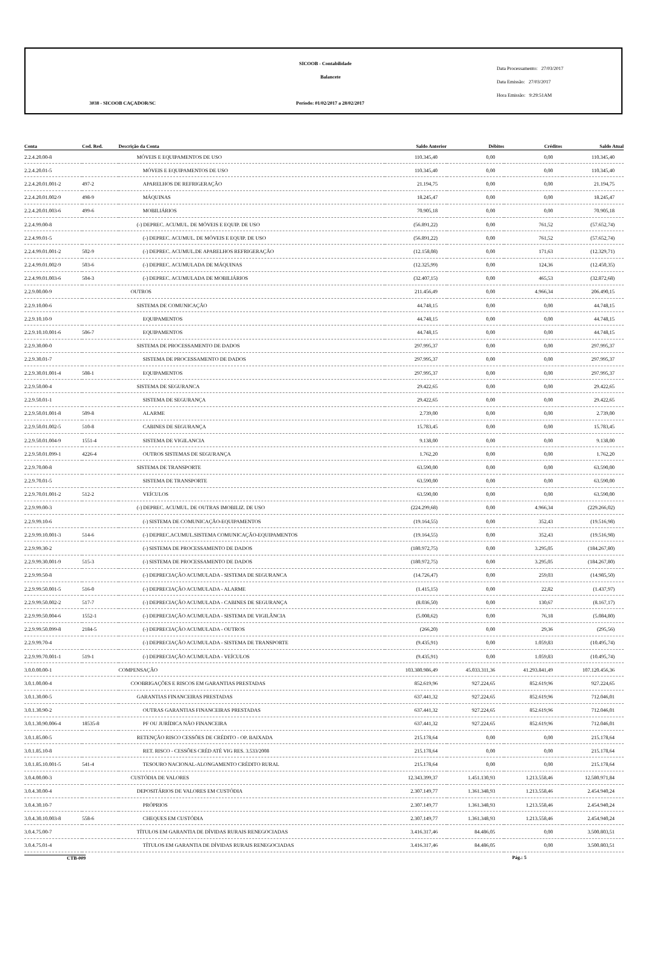SICOOB - Contabilidade
Balancete
3038 - SICOOB CAÇADOR/SC
Período: 01/02/2017 a 28/02/2017
Data Processamento: 27/03/2017
Data Emissão: 27/03/2017
Hora Emissão: 9:29:51AM
| Conta | Cod. Red. | Descrição da Conta | Saldo Anterior | Débitos | Créditos | Saldo Atual |
| --- | --- | --- | --- | --- | --- | --- |
| 2.2.4.20.00-8 | | MÓVEIS E EQUIPAMENTOS DE USO | 110.345,40 | 0,00 | 0,00 | 110.345,40 |
| 2.2.4.20.01-5 | | MÓVEIS E EQUIPAMENTOS DE USO | 110.345,40 | 0,00 | 0,00 | 110.345,40 |
| 2.2.4.20.01.001-2 | 497-2 | APARELHOS DE REFRIGERAÇÃO | 21.194,75 | 0,00 | 0,00 | 21.194,75 |
| 2.2.4.20.01.002-9 | 498-9 | MÁQUINAS | 18.245,47 | 0,00 | 0,00 | 18.245,47 |
| 2.2.4.20.01.003-6 | 499-6 | MOBILIÁRIOS | 70.905,18 | 0,00 | 0,00 | 70.905,18 |
| 2.2.4.99.00-8 | | (-) DEPREC. ACUMUL. DE MÓVEIS E EQUIP. DE USO | (56.891,22) | 0,00 | 761,52 | (57.652,74) |
| 2.2.4.99.01-5 | | (-) DEPREC. ACUMUL. DE MÓVEIS E EQUIP. DE USO | (56.891,22) | 0,00 | 761,52 | (57.652,74) |
| 2.2.4.99.01.001-2 | 502-9 | (-) DEPREC. ACUMUL.DE APARELHOS REFRIGERAÇÃO | (12.158,08) | 0,00 | 171,63 | (12.329,71) |
| 2.2.4.99.01.002-9 | 503-6 | (-) DEPREC. ACUMULADA DE MÁQUINAS | (12.325,99) | 0,00 | 124,36 | (12.450,35) |
| 2.2.4.99.01.003-6 | 504-3 | (-) DEPREC. ACUMULADA DE MOBILIÁRIOS | (32.407,15) | 0,00 | 465,53 | (32.872,68) |
| 2.2.9.00.00-9 | | OUTROS | 211.456,49 | 0,00 | 4.966,34 | 206.490,15 |
| 2.2.9.10.00-6 | | SISTEMA DE COMUNICAÇÃO | 44.748,15 | 0,00 | 0,00 | 44.748,15 |
| 2.2.9.10.10-9 | | EQUIPAMENTOS | 44.748,15 | 0,00 | 0,00 | 44.748,15 |
| 2.2.9.10.10.001-6 | 506-7 | EQUIPAMENTOS | 44.748,15 | 0,00 | 0,00 | 44.748,15 |
| 2.2.9.30.00-0 | | SISTEMA DE PROCESSAMENTO DE DADOS | 297.995,37 | 0,00 | 0,00 | 297.995,37 |
| 2.2.9.30.01-7 | | SISTEMA DE PROCESSAMENTO DE DADOS | 297.995,37 | 0,00 | 0,00 | 297.995,37 |
| 2.2.9.30.01.001-4 | 508-1 | EQUIPAMENTOS | 297.995,37 | 0,00 | 0,00 | 297.995,37 |
| 2.2.9.50.00-4 | | SISTEMA DE SEGURANCA | 29.422,65 | 0,00 | 0,00 | 29.422,65 |
| 2.2.9.50.01-1 | | SISTEMA DE SEGURANÇA | 29.422,65 | 0,00 | 0,00 | 29.422,65 |
| 2.2.9.50.01.001-8 | 509-8 | ALARME | 2.739,00 | 0,00 | 0,00 | 2.739,00 |
| 2.2.9.50.01.002-5 | 510-8 | CABINES DE SEGURANÇA | 15.783,45 | 0,00 | 0,00 | 15.783,45 |
| 2.2.9.50.01.004-9 | 1551-4 | SISTEMA DE VIGILANCIA | 9.138,00 | 0,00 | 0,00 | 9.138,00 |
| 2.2.9.50.01.099-1 | 4226-4 | OUTROS SISTEMAS DE SEGURANÇA | 1.762,20 | 0,00 | 0,00 | 1.762,20 |
| 2.2.9.70.00-8 | | SISTEMA DE TRANSPORTE | 63.590,00 | 0,00 | 0,00 | 63.590,00 |
| 2.2.9.70.01-5 | | SISTEMA DE TRANSPORTE | 63.590,00 | 0,00 | 0,00 | 63.590,00 |
| 2.2.9.70.01.001-2 | 512-2 | VEÍCULOS | 63.590,00 | 0,00 | 0,00 | 63.590,00 |
| 2.2.9.99.00-3 | | (-) DEPREC. ACUMUL. DE OUTRAS IMOBILIZ. DE USO | (224.299,68) | 0,00 | 4.966,34 | (229.266,02) |
| 2.2.9.99.10-6 | | (-) SISTEMA DE COMUNICAÇÃO-EQUIPAMENTOS | (19.164,55) | 0,00 | 352,43 | (19.516,98) |
| 2.2.9.99.10.001-3 | 514-6 | (-) DEPREC.ACUMUL.SISTEMA COMUNICAÇÃO-EQUIPAMENTOS | (19.164,55) | 0,00 | 352,43 | (19.516,98) |
| 2.2.9.99.30-2 | | (-) SISTEMA DE PROCESSAMENTO DE DADOS | (180.972,75) | 0,00 | 3.295,05 | (184.267,80) |
| 2.2.9.99.30.001-9 | 515-3 | (-) SISTEMA DE PROCESSAMENTO DE DADOS | (180.972,75) | 0,00 | 3.295,05 | (184.267,80) |
| 2.2.9.99.50-8 | | (-) DEPRECIAÇÃO ACUMULADA - SISTEMA DE SEGURANCA | (14.726,47) | 0,00 | 259,03 | (14.985,50) |
| 2.2.9.99.50.001-5 | 516-0 | (-) DEPRECIAÇÃO ACUMULADA - ALARME | (1.415,15) | 0,00 | 22,82 | (1.437,97) |
| 2.2.9.99.50.002-2 | 517-7 | (-) DEPRECIAÇÃO ACUMULADA - CABINES DE SEGURANÇA | (8.036,50) | 0,00 | 130,67 | (8.167,17) |
| 2.2.9.99.50.004-6 | 1552-1 | (-) DEPRECIAÇÃO ACUMULADA - SISTEMA DE VIGILÂNCIA | (5.008,62) | 0,00 | 76,18 | (5.084,80) |
| 2.2.9.99.50.099-8 | 2184-5 | (-) DEPRECIAÇÃO ACUMULADA - OUTROS | (266,20) | 0,00 | 29,36 | (295,56) |
| 2.2.9.99.70-4 | | (-) DEPRECIAÇÃO ACUMULADA - SISTEMA DE TRANSPORTE | (9.435,91) | 0,00 | 1.059,83 | (10.495,74) |
| 2.2.9.99.70.001-1 | 519-1 | (-) DEPRECIAÇÃO ACUMULADA - VEÍCULOS | (9.435,91) | 0,00 | 1.059,83 | (10.495,74) |
| 3.0.0.00.00-1 | | COMPENSAÇÃO | 103.380.986,49 | 45.033.311,36 | 41.293.841,49 | 107.120.456,36 |
| 3.0.1.00.00-4 | | COOBRIGAÇÕES E RISCOS EM GARANTIAS PRESTADAS | 852.619,96 | 927.224,65 | 852.619,96 | 927.224,65 |
| 3.0.1.30.00-5 | | GARANTIAS FINANCEIRAS PRESTADAS | 637.441,32 | 927.224,65 | 852.619,96 | 712.046,01 |
| 3.0.1.30.90-2 | | OUTRAS GARANTIAS FINANCEIRAS PRESTADAS | 637.441,32 | 927.224,65 | 852.619,96 | 712.046,01 |
| 3.0.1.30.90.006-4 | 18535-8 | PF OU JURÍDICA NÃO FINANCEIRA | 637.441,32 | 927.224,65 | 852.619,96 | 712.046,01 |
| 3.0.1.85.00-5 | | RETENÇÃO RISCO CESSÕES DE CRÉDITO - OP. BAIXADA | 215.178,64 | 0,00 | 0,00 | 215.178,64 |
| 3.0.1.85.10-8 | | RET. RISCO - CESSÕES CRÉD ATÉ VIG RES. 3.533/2008 | 215.178,64 | 0,00 | 0,00 | 215.178,64 |
| 3.0.1.85.10.001-5 | 541-4 | TESOURO NACIONAL-ALONGAMENTO CRÉDITO RURAL | 215.178,64 | 0,00 | 0,00 | 215.178,64 |
| 3.0.4.00.00-3 | | CUSTÓDIA DE VALORES | 12.343.399,37 | 1.451.130,93 | 1.213.558,46 | 12.580.971,84 |
| 3.0.4.30.00-4 | | DEPOSITÁRIOS DE VALORES EM CUSTÓDIA | 2.307.149,77 | 1.361.348,93 | 1.213.558,46 | 2.454.940,24 |
| 3.0.4.30.10-7 | | PRÓPRIOS | 2.307.149,77 | 1.361.348,93 | 1.213.558,46 | 2.454.940,24 |
| 3.0.4.30.10.003-8 | 558-6 | CHEQUES EM CUSTÓDIA | 2.307.149,77 | 1.361.348,93 | 1.213.558,46 | 2.454.940,24 |
| 3.0.4.75.00-7 | | TÍTULOS EM GARANTIA DE DÍVIDAS RURAIS RENEGOCIADAS | 3.416.317,46 | 84.486,05 | 0,00 | 3.500.803,51 |
| 3.0.4.75.01-4 | | TÍTULOS EM GARANTIA DE DÍVIDAS RURAIS RENEGOCIADAS | 3.416.317,46 | 84.486,05 | 0,00 | 3.500.803,51 |
CTB-009 Pág.: 5